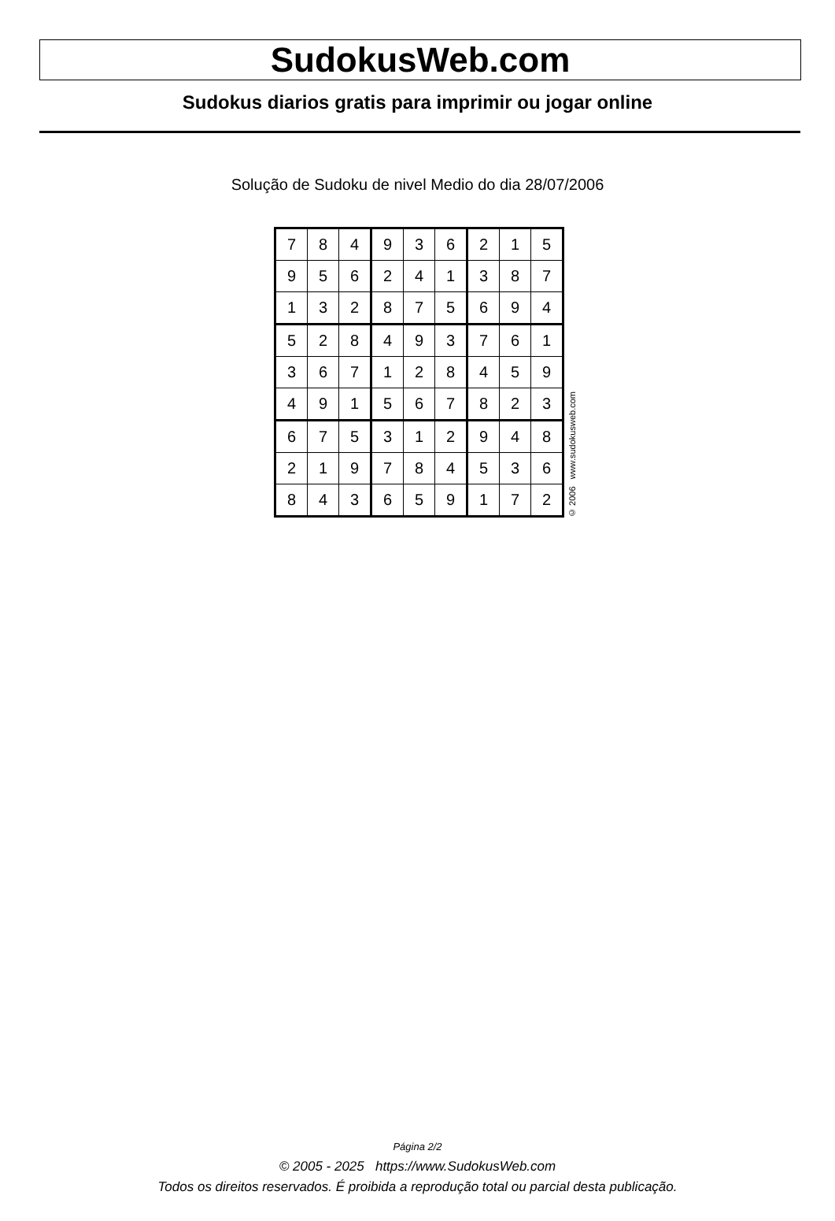SudokusWeb.com
Sudokus diarios gratis para imprimir ou jogar online
Solução de Sudoku de nivel Medio do dia 28/07/2006
| 7 | 8 | 4 | 9 | 3 | 6 | 2 | 1 | 5 |
| 9 | 5 | 6 | 2 | 4 | 1 | 3 | 8 | 7 |
| 1 | 3 | 2 | 8 | 7 | 5 | 6 | 9 | 4 |
| 5 | 2 | 8 | 4 | 9 | 3 | 7 | 6 | 1 |
| 3 | 6 | 7 | 1 | 2 | 8 | 4 | 5 | 9 |
| 4 | 9 | 1 | 5 | 6 | 7 | 8 | 2 | 3 |
| 6 | 7 | 5 | 3 | 1 | 2 | 9 | 4 | 8 |
| 2 | 1 | 9 | 7 | 8 | 4 | 5 | 3 | 6 |
| 8 | 4 | 3 | 6 | 5 | 9 | 1 | 7 | 2 |
© 2006 www.sudokusweb.com
Página 2/2
© 2005 - 2025 https://www.SudokusWeb.com
Todos os direitos reservados. É proibida a reprodução total ou parcial desta publicação.